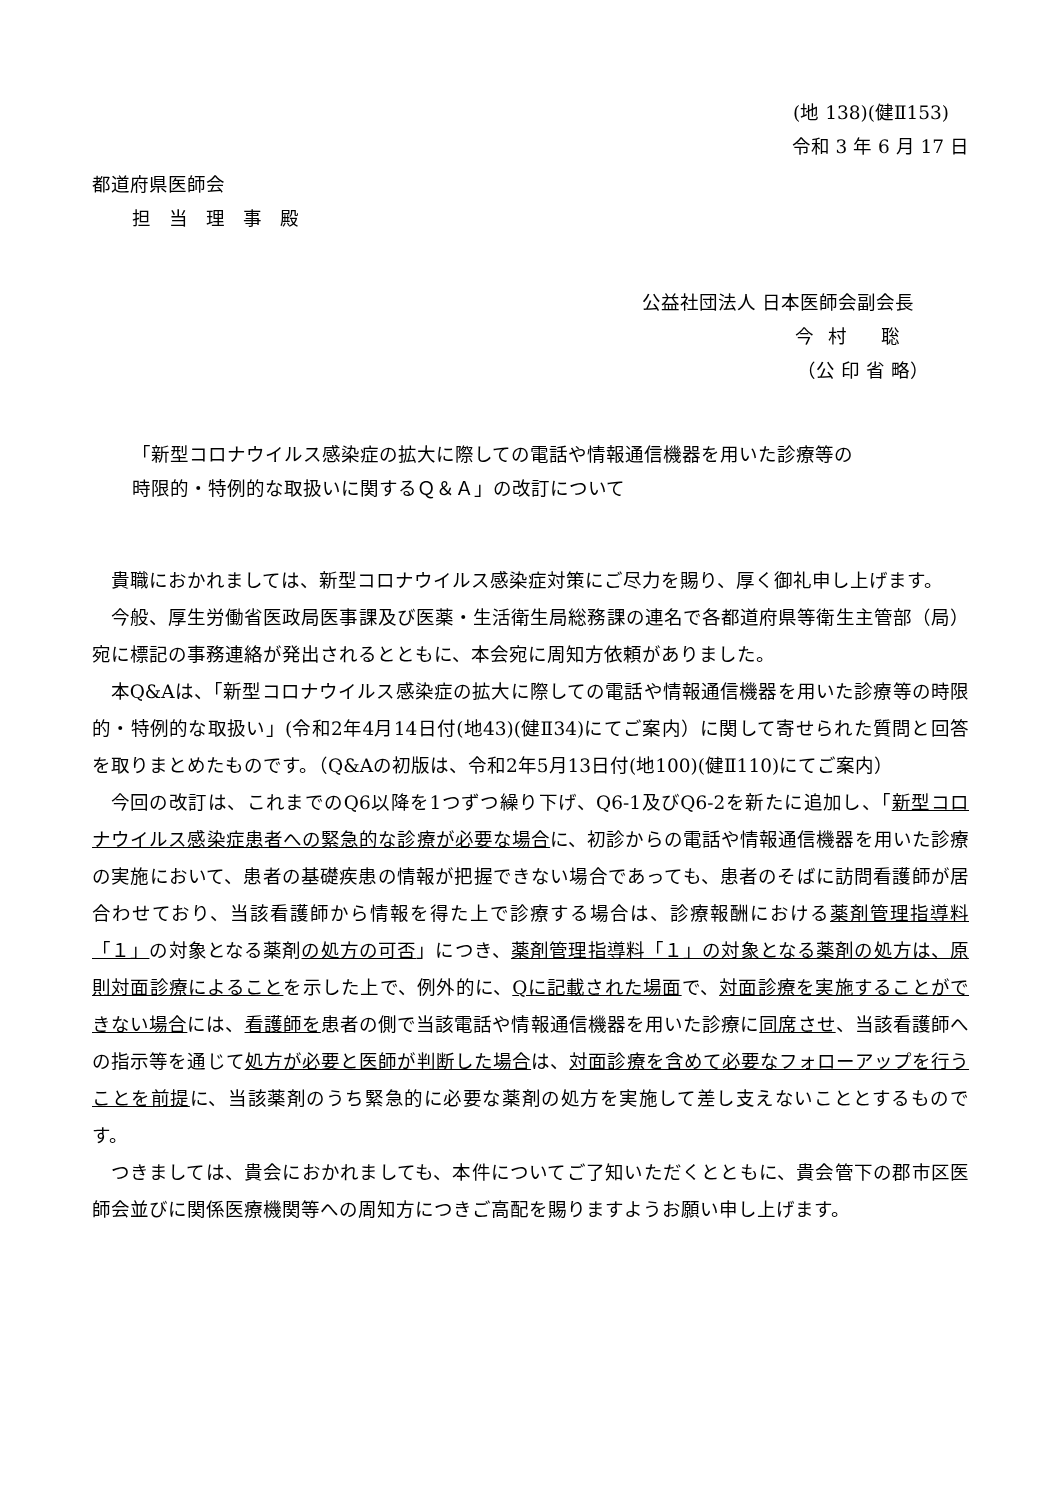(地 138)(健Ⅱ153)
令和 3 年 6 月 17 日
都道府県医師会
担当理事殿
公益社団法人 日本医師会副会長
今村 聡
（公 印 省 略）
「新型コロナウイルス感染症の拡大に際しての電話や情報通信機器を用いた診療等の
時限的・特例的な取扱いに関するＱ＆Ａ」の改訂について
貴職におかれましては、新型コロナウイルス感染症対策にご尽力を賜り、厚く御礼申し上げます。
今般、厚生労働省医政局医事課及び医薬・生活衛生局総務課の連名で各都道府県等衛生主管部（局）宛に標記の事務連絡が発出されるとともに、本会宛に周知方依頼がありました。
本Q&Aは、「新型コロナウイルス感染症の拡大に際しての電話や情報通信機器を用いた診療等の時限的・特例的な取扱い」(令和2年4月14日付(地43)(健Ⅱ34)にてご案内）に関して寄せられた質問と回答を取りまとめたものです。（Q&Aの初版は、令和2年5月13日付(地100)(健Ⅱ110)にてご案内）
今回の改訂は、これまでのQ6以降を1つずつ繰り下げ、Q6-1及びQ6-2を新たに追加し、「新型コロナウイルス感染症患者への緊急的な診療が必要な場合に、初診からの電話や情報通信機器を用いた診療の実施において、患者の基礎疾患の情報が把握できない場合であっても、患者のそばに訪問看護師が居合わせており、当該看護師から情報を得た上で診療する場合は、診療報酬における薬剤管理指導料「１」の対象となる薬剤の処方の可否」につき、薬剤管理指導料「１」の対象となる薬剤の処方は、原則対面診療によることを示した上で、例外的に、Qに記載された場面で、対面診療を実施することができない場合には、看護師を患者の側で当該電話や情報通信機器を用いた診療に同席させ、当該看護師への指示等を通じて処方が必要と医師が判断した場合は、対面診療を含めて必要なフォローアップを行うことを前提に、当該薬剤のうち緊急的に必要な薬剤の処方を実施して差し支えないこととするものです。
つきましては、貴会におかれましても、本件についてご了知いただくとともに、貴会管下の郡市区医師会並びに関係医療機関等への周知方につきご高配を賜りますようお願い申し上げます。